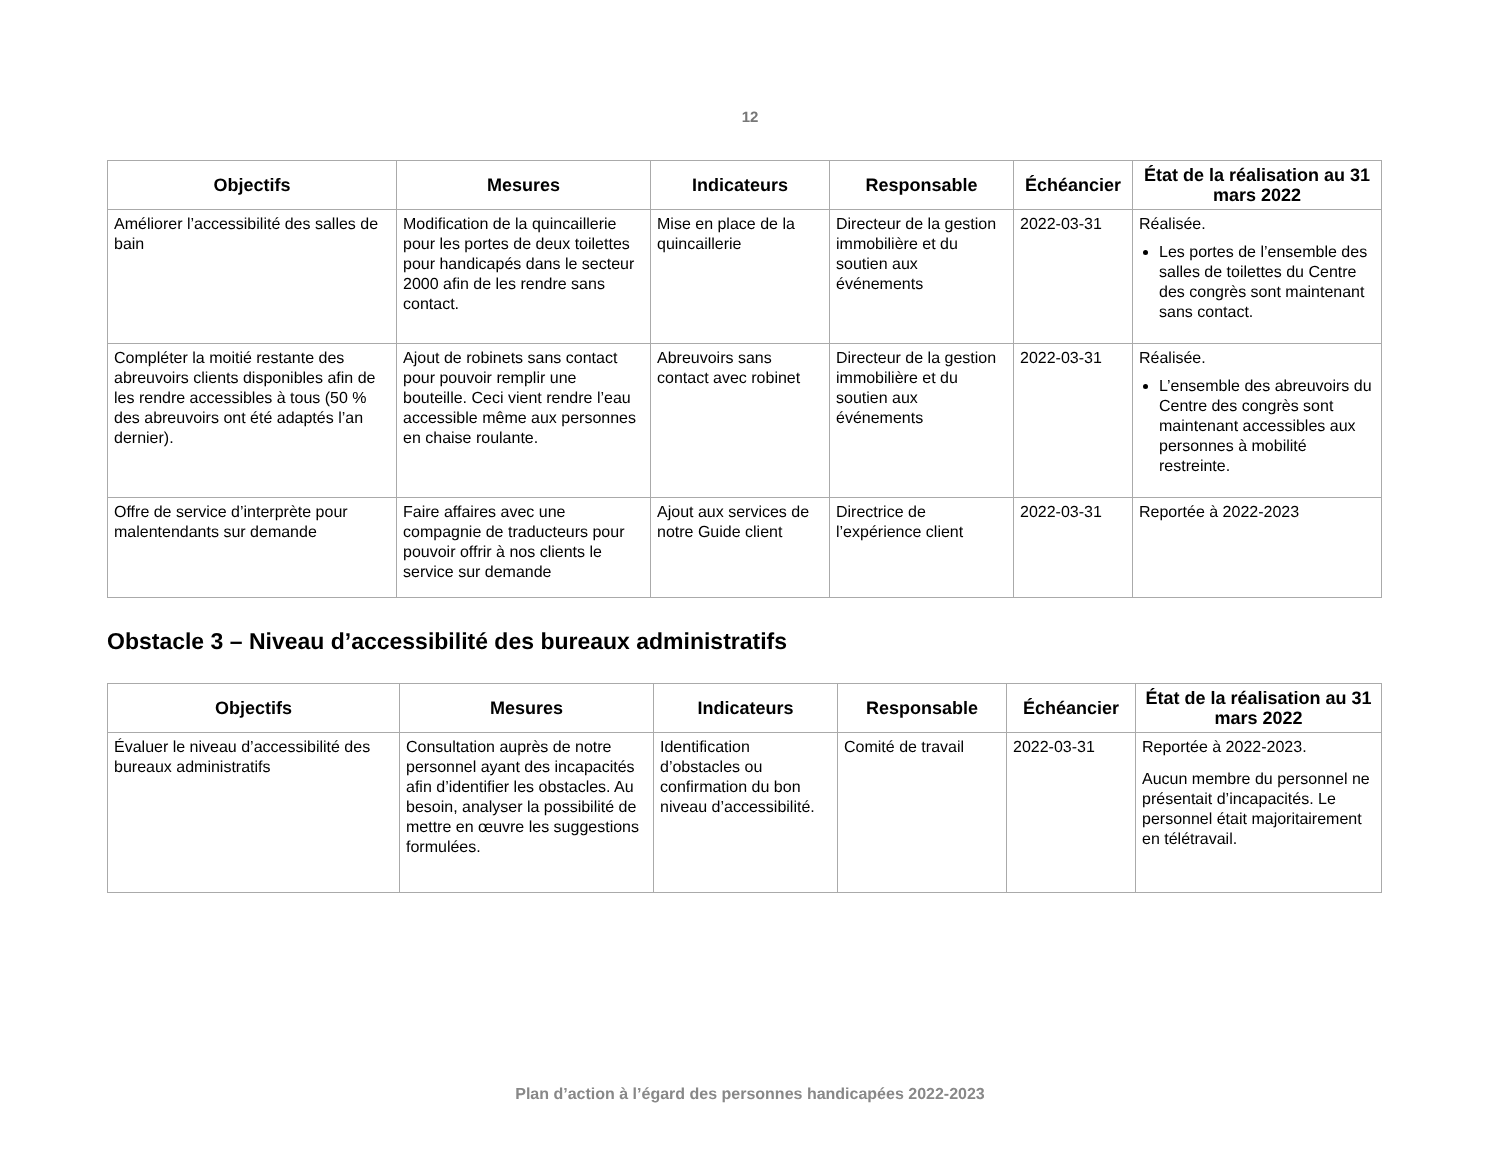12
| Objectifs | Mesures | Indicateurs | Responsable | Échéancier | État de la réalisation au 31 mars 2022 |
| --- | --- | --- | --- | --- | --- |
| Améliorer l’accessibilité des salles de bain | Modification de la quincaillerie pour les portes de deux toilettes pour handicapés dans le secteur 2000 afin de les rendre sans contact. | Mise en place de la quincaillerie | Directeur de la gestion immobilière et du soutien aux événements | 2022-03-31 | Réalisée. Les portes de l’ensemble des salles de toilettes du Centre des congrès sont maintenant sans contact. |
| Compléter la moitié restante des abreuvoirs clients disponibles afin de les rendre accessibles à tous (50 % des abreuvoirs ont été adaptés l’an dernier). | Ajout de robinets sans contact pour pouvoir remplir une bouteille. Ceci vient rendre l’eau accessible même aux personnes en chaise roulante. | Abreuvoirs sans contact avec robinet | Directeur de la gestion immobilière et du soutien aux événements | 2022-03-31 | Réalisée. L’ensemble des abreuvoirs du Centre des congrès sont maintenant accessibles aux personnes à mobilité restreinte. |
| Offre de service d’interprète pour malentendants sur demande | Faire affaires avec une compagnie de traducteurs pour pouvoir offrir à nos clients le service sur demande | Ajout aux services de notre Guide client | Directrice de l’expérience client | 2022-03-31 | Reportée à 2022-2023 |
Obstacle 3 – Niveau d’accessibilité des bureaux administratifs
| Objectifs | Mesures | Indicateurs | Responsable | Échéancier | État de la réalisation au 31 mars 2022 |
| --- | --- | --- | --- | --- | --- |
| Évaluer le niveau d’accessibilité des bureaux administratifs | Consultation auprès de notre personnel ayant des incapacités afin d’identifier les obstacles. Au besoin, analyser la possibilité de mettre en œuvre les suggestions formulées. | Identification d’obstacles ou confirmation du bon niveau d’accessibilité. | Comité de travail | 2022-03-31 | Reportée à 2022-2023. Aucun membre du personnel ne présentait d’incapacités. Le personnel était majoritairement en télétravail. |
Plan d’action à l’égard des personnes handicapées 2022-2023